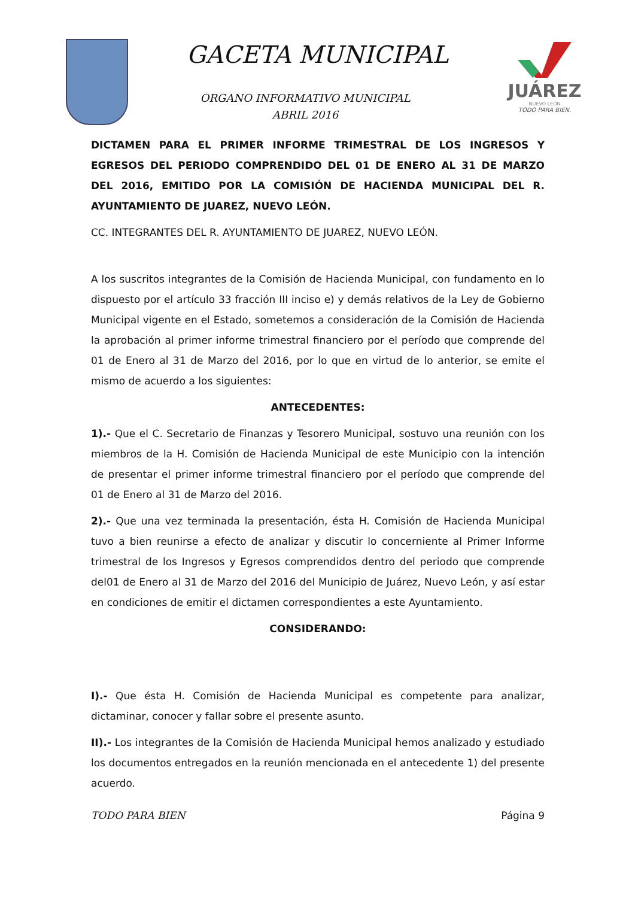GACETA MUNICIPAL
ORGANO INFORMATIVO MUNICIPAL
ABRIL 2016
JUÁREZ
NUEVO LEÓN
TODO PARA BIEN.
DICTAMEN PARA EL PRIMER INFORME TRIMESTRAL DE LOS INGRESOS Y EGRESOS DEL PERIODO COMPRENDIDO DEL 01 DE ENERO AL 31 DE MARZO DEL 2016, EMITIDO POR LA COMISIÓN DE HACIENDA MUNICIPAL DEL R. AYUNTAMIENTO DE JUAREZ, NUEVO LEÓN.
CC. INTEGRANTES DEL R. AYUNTAMIENTO DE JUAREZ, NUEVO LEÓN.
A los suscritos integrantes de la Comisión de Hacienda Municipal, con fundamento en lo dispuesto por el artículo 33 fracción III inciso e) y demás relativos de la Ley de Gobierno Municipal vigente en el Estado, sometemos a consideración de la Comisión de Hacienda la aprobación al primer informe trimestral financiero por el período que comprende del 01 de Enero al 31 de Marzo del 2016, por lo que en virtud de lo anterior, se emite el mismo de acuerdo a los siguientes:
ANTECEDENTES:
1).- Que el C. Secretario de Finanzas y Tesorero Municipal, sostuvo una reunión con los miembros de la H. Comisión de Hacienda Municipal de este Municipio con la intención de presentar el primer informe trimestral financiero por el período que comprende del 01 de Enero al 31 de Marzo del 2016.
2).- Que una vez terminada la presentación, ésta H. Comisión de Hacienda Municipal tuvo a bien reunirse a efecto de analizar y discutir lo concerniente al Primer Informe trimestral de los Ingresos y Egresos comprendidos dentro del periodo que comprende del01 de Enero al 31 de Marzo del 2016 del Municipio de Juárez, Nuevo León, y así estar en condiciones de emitir el dictamen correspondientes a este Ayuntamiento.
CONSIDERANDO:
I).- Que ésta H. Comisión de Hacienda Municipal es competente para analizar, dictaminar, conocer y fallar sobre el presente asunto.
II).- Los integrantes de la Comisión de Hacienda Municipal hemos analizado y estudiado los documentos entregados en la reunión mencionada en el antecedente 1) del presente acuerdo.
TODO PARA BIEN Página 9